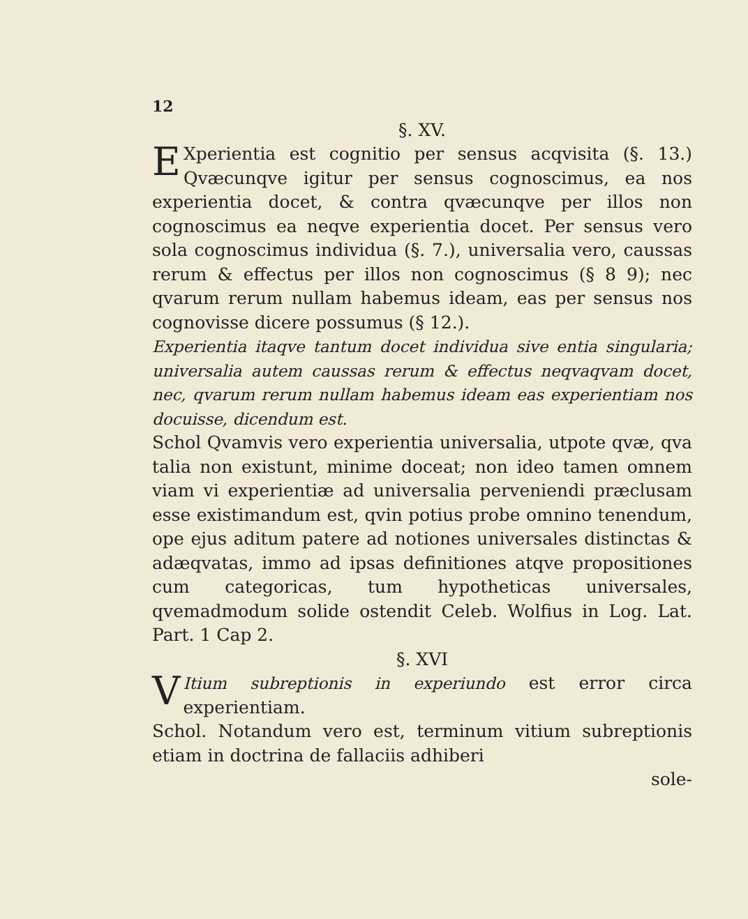12
§. XV.
EXperientia est cognitio per sensus acqvisita (§. 13.) Qvæcunqve igitur per sensus cognoscimus, ea nos experientia docet, & contra qvæcunqve per illos non cognoscimus ea neqve experientia docet. Per sensus vero sola cognoscimus individua (§. 7.), universalia vero, caussas rerum & effectus per illos non cognoscimus (§ 8 9); nec qvarum rerum nullam habemus ideam, eas per sensus nos cognovisse dicere possumus (§ 12.).
Experientia itaqve tantum docet individua sive entia singularia; universalia autem caussas rerum & effectus neqvaqvam docet, nec, qvarum rerum nullam habemus ideam eas experientiam nos docuisse, dicendum est.
Schol Qvamvis vero experientia universalia, utpote qvæ, qva talia non existunt, minime doceat; non ideo tamen omnem viam vi experientiæ ad universalia perveniendi præclusam esse existimandum est, qvin potius probe omnino tenendum, ope ejus aditum patere ad notiones universales distinctas & adæqvatas, immo ad ipsas definitiones atqve propositiones cum categoricas, tum hypotheticas universales, qvemadmodum solide ostendit Celeb. Wolfius in Log. Lat. Part. 1 Cap 2.
§. XVI
VItium subreptionis in experiundo est error circa experientiam.
Schol. Notandum vero est, terminum vitium subreptionis etiam in doctrina de fallaciis adhiberi
sole-